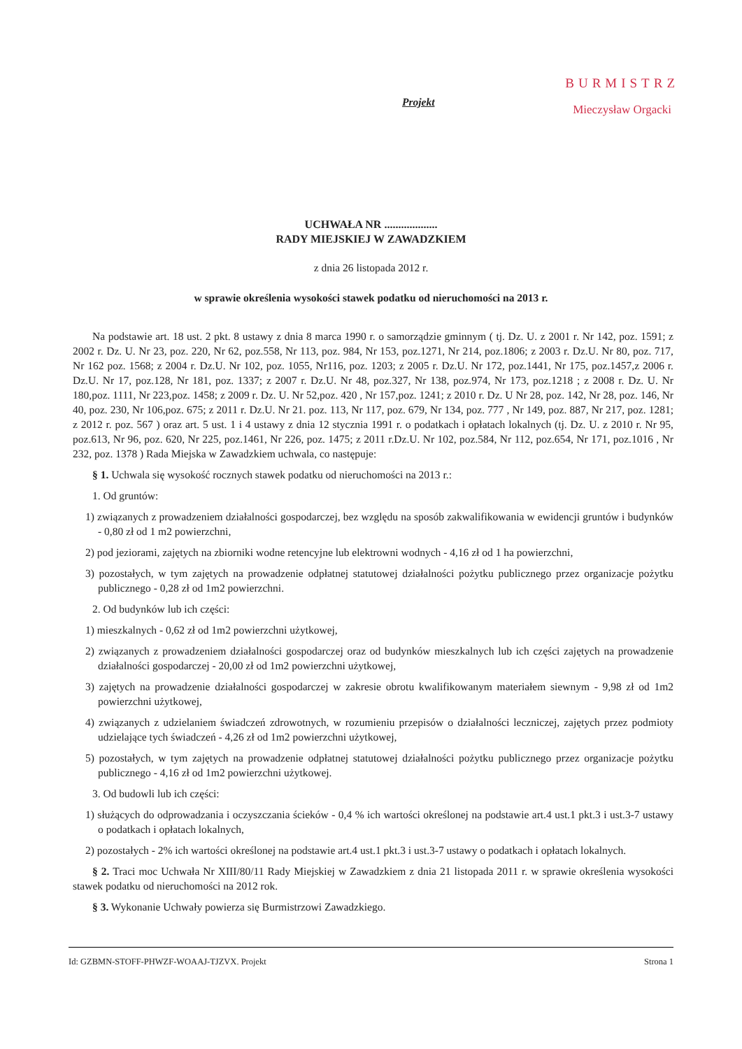Projekt
BURMISTRZ
Mieczysław Orgacki
UCHWAŁA NR ...................
RADY MIEJSKIEJ W ZAWADZKIEM
z dnia 26 listopada 2012 r.
w sprawie określenia wysokości stawek podatku od nieruchomości na 2013 r.
Na podstawie art. 18 ust. 2 pkt. 8 ustawy z dnia 8 marca 1990 r. o samorządzie gminnym ( tj. Dz. U. z 2001 r. Nr 142, poz. 1591; z 2002 r. Dz. U. Nr 23, poz. 220, Nr 62, poz.558, Nr 113, poz. 984, Nr 153, poz.1271, Nr 214, poz.1806; z 2003 r. Dz.U. Nr 80, poz. 717, Nr 162 poz. 1568; z 2004 r. Dz.U. Nr 102, poz. 1055, Nr116, poz. 1203; z 2005 r. Dz.U. Nr 172, poz.1441, Nr 175, poz.1457,z 2006 r. Dz.U. Nr 17, poz.128, Nr 181, poz. 1337; z 2007 r. Dz.U. Nr 48, poz.327, Nr 138, poz.974, Nr 173, poz.1218 ; z 2008 r. Dz. U. Nr 180,poz. 1111, Nr 223,poz. 1458; z 2009 r. Dz. U. Nr 52,poz. 420 , Nr 157,poz. 1241; z 2010 r. Dz. U Nr 28, poz. 142, Nr 28, poz. 146, Nr 40, poz. 230, Nr 106,poz. 675; z 2011 r. Dz.U. Nr 21. poz. 113, Nr 117, poz. 679, Nr 134, poz. 777 , Nr 149, poz. 887, Nr 217, poz. 1281; z 2012 r. poz. 567 ) oraz art. 5 ust. 1 i 4 ustawy z dnia 12 stycznia 1991 r. o podatkach i opłatach lokalnych (tj. Dz. U. z 2010 r. Nr 95, poz.613, Nr 96, poz. 620, Nr 225, poz.1461, Nr 226, poz. 1475; z 2011 r.Dz.U. Nr 102, poz.584, Nr 112, poz.654, Nr 171, poz.1016 , Nr 232, poz. 1378 ) Rada Miejska w Zawadzkiem uchwala, co następuje:
§ 1. Uchwala się wysokość rocznych stawek podatku od nieruchomości na 2013 r.:
1. Od gruntów:
1) związanych z prowadzeniem działalności gospodarczej, bez względu na sposób zakwalifikowania w ewidencji gruntów i budynków - 0,80 zł od 1 m2 powierzchni,
2) pod jeziorami, zajętych na zbiorniki wodne retencyjne lub elektrowni wodnych - 4,16 zł od 1 ha powierzchni,
3) pozostałych, w tym zajętych na prowadzenie odpłatnej statutowej działalności pożytku publicznego przez organizacje pożytku publicznego - 0,28 zł od 1m2 powierzchni.
2. Od budynków lub ich części:
1) mieszkalnych - 0,62 zł od 1m2 powierzchni użytkowej,
2) związanych z prowadzeniem działalności gospodarczej oraz od budynków mieszkalnych lub ich części zajętych na prowadzenie działalności gospodarczej - 20,00 zł od 1m2 powierzchni użytkowej,
3) zajętych na prowadzenie działalności gospodarczej w zakresie obrotu kwalifikowanym materiałem siewnym - 9,98 zł od 1m2 powierzchni użytkowej,
4) związanych z udzielaniem świadczeń zdrowotnych, w rozumieniu przepisów o działalności leczniczej, zajętych przez podmioty udzielające tych świadczeń - 4,26 zł od 1m2 powierzchni użytkowej,
5) pozostałych, w tym zajętych na prowadzenie odpłatnej statutowej działalności pożytku publicznego przez organizacje pożytku publicznego - 4,16 zł od 1m2 powierzchni użytkowej.
3. Od budowli lub ich części:
1) służących do odprowadzania i oczyszczania ścieków - 0,4 % ich wartości określonej na podstawie art.4 ust.1 pkt.3 i ust.3-7 ustawy o podatkach i opłatach lokalnych,
2) pozostałych - 2% ich wartości określonej na podstawie art.4 ust.1 pkt.3 i ust.3-7 ustawy o podatkach i opłatach lokalnych.
§ 2. Traci moc Uchwała Nr XIII/80/11 Rady Miejskiej w Zawadzkiem z dnia 21 listopada 2011 r. w sprawie określenia wysokości stawek podatku od nieruchomości na 2012 rok.
§ 3. Wykonanie Uchwały powierza się Burmistrzowi Zawadzkiego.
Id: GZBMN-STOFF-PHWZF-WOAAJ-TJZVX. Projekt Strona 1